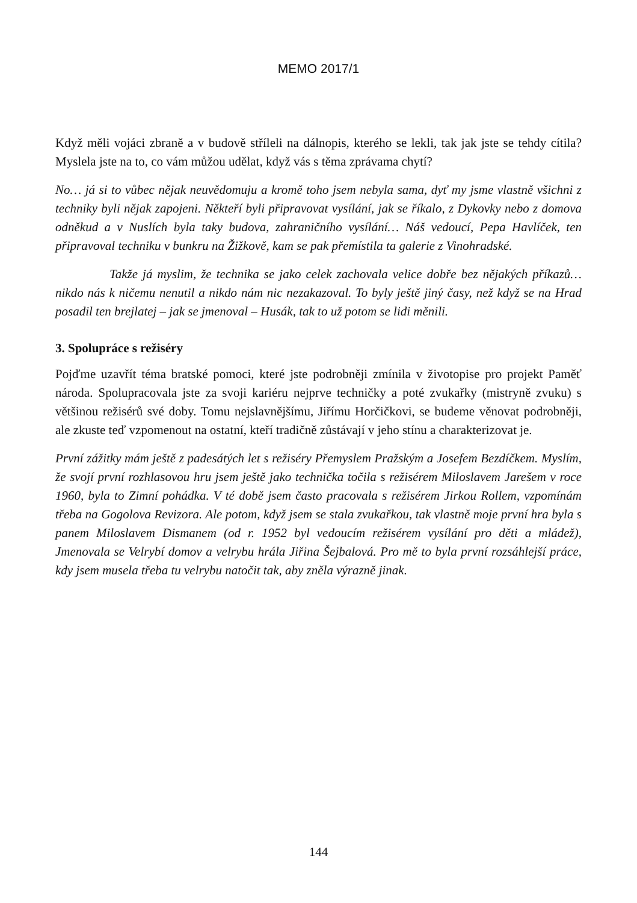MEMO 2017/1
Když měli vojáci zbraně a v budově stříleli na dálnopis, kterého se lekli, tak jak jste se tehdy cítila? Myslela jste na to, co vám můžou udělat, když vás s těma zprávama chytí?
No… já si to vůbec nějak neuvědomuju a kromě toho jsem nebyla sama, dyť my jsme vlastně všichni z techniky byli nějak zapojeni. Někteří byli připravovat vysílání, jak se říkalo, z Dykovky nebo z domova odněkud a v Nuslích byla taky budova, zahraničního vysílání… Náš vedoucí, Pepa Havlíček, ten připravoval techniku v bunkru na Žižkově, kam se pak přemístila ta galerie z Vinohradské.
Takže já myslim, že technika se jako celek zachovala velice dobře bez nějakých příkazů… nikdo nás k ničemu nenutil a nikdo nám nic nezakazoval. To byly ještě jiný časy, než když se na Hrad posadil ten brejlatej – jak se jmenoval – Husák, tak to už potom se lidi měnili.
3. Spolupráce s režiséry
Pojďme uzavřít téma bratské pomoci, které jste podrobněji zmínila v životopise pro projekt Paměť národa. Spolupracovala jste za svoji kariéru nejprve techničky a poté zvukařky (mistryně zvuku) s většinou režisérů své doby. Tomu nejslavnějšímu, Jiřímu Horčičkovi, se budeme věnovat podrobněji, ale zkuste teď vzpomenout na ostatní, kteří tradičně zůstávají v jeho stínu a charakterizovat je.
První zážitky mám ještě z padesátých let s režiséry Přemyslem Pražským a Josefem Bezdíčkem. Myslím, že svojí první rozhlasovou hru jsem ještě jako technička točila s režisérem Miloslavem Jarešem v roce 1960, byla to Zimní pohádka. V té době jsem často pracovala s režisérem Jirkou Rollem, vzpomínám třeba na Gogolova Revizora. Ale potom, když jsem se stala zvukařkou, tak vlastně moje první hra byla s panem Miloslavem Dismanem (od r. 1952 byl vedoucím režisérem vysílání pro děti a mládež), Jmenovala se Velrybí domov a velrybu hrála Jiřina Šejbalová. Pro mě to byla první rozsáhlejší práce, kdy jsem musela třeba tu velrybu natočit tak, aby zněla výrazně jinak.
144